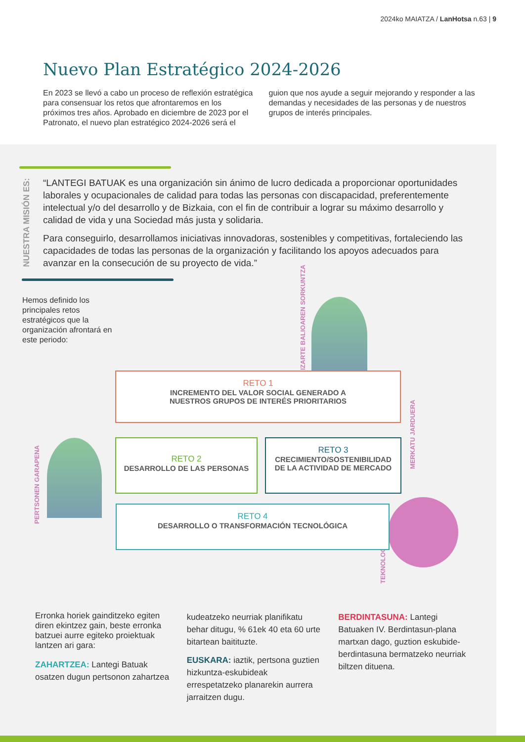2024ko MAIATZA / LanHotsa n.63 | 9
Nuevo Plan Estratégico 2024-2026
En 2023 se llevó a cabo un proceso de reflexión estratégica para consensuar los retos que afrontaremos en los próximos tres años. Aprobado en diciembre de 2023 por el Patronato, el nuevo plan estratégico 2024-2026 será el
guion que nos ayude a seguir mejorando y responder a las demandas y necesidades de las personas y de nuestros grupos de interés principales.
NUESTRA MISIÓN ES:
“LANTEGI BATUAK es una organización sin ánimo de lucro dedicada a proporcionar oportunidades laborales y ocupacionales de calidad para todas las personas con discapacidad, preferentemente intelectual y/o del desarrollo y de Bizkaia, con el fin de contribuir a lograr su máximo desarrollo y calidad de vida y una Sociedad más justa y solidaria.
Para conseguirlo, desarrollamos iniciativas innovadoras, sostenibles y competitivas, fortaleciendo las capacidades de todas las personas de la organización y facilitando los apoyos adecuados para avanzar en la consecución de su proyecto de vida.”
Hemos definido los principales retos estratégicos que la organización afrontará en este periodo:
GIZARTE BALIOAREN SORKUNTZA
PERTSONEN GARAPENA
MERKATU JARDUERA
TEKNOLOGIA
RETO 1
INCREMENTO DEL VALOR SOCIAL GENERADO A
NUESTROS GRUPOS DE INTERÉS PRIORITARIOS
RETO 2
DESARROLLO DE LAS PERSONAS
RETO 3
CRECIMIENTO/SOSTENIBILIDAD
DE LA ACTIVIDAD DE MERCADO
RETO 4
DESARROLLO O TRANSFORMACIÓN TECNOLÓGICA
Erronka horiek gainditzeko egiten diren ekintzez gain, beste erronka batzuei aurre egiteko proiektuak lantzen ari gara:
ZAHARTZEA: Lantegi Batuak osatzen dugun pertsonon zahartzea
kudeatzeko neurriak planifikatu behar ditugu, % 61ek 40 eta 60 urte bitartean baitituzte.
EUSKARA: iaztik, pertsona guztien hizkuntza-eskubideak errespetatzeko planarekin aurrera jarraitzen dugu.
BERDINTASUNA: Lantegi Batuaken IV. Berdintasun-plana martxan dago, guztion eskubide-berdintasuna bermatzeko neurriak biltzen dituena.